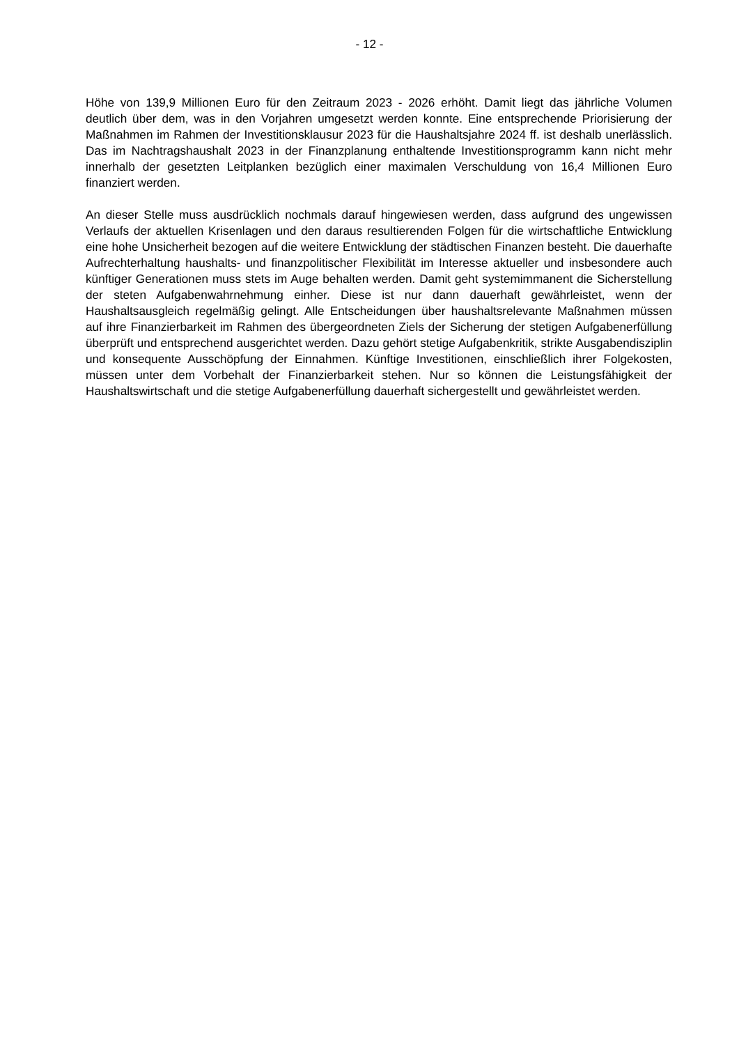- 12 -
Höhe von 139,9 Millionen Euro für den Zeitraum 2023 - 2026 erhöht. Damit liegt das jährliche Volumen deutlich über dem, was in den Vorjahren umgesetzt werden konnte. Eine entsprechende Priorisierung der Maßnahmen im Rahmen der Investitionsklausur 2023 für die Haushaltsjahre 2024 ff. ist deshalb unerlässlich. Das im Nachtragshaushalt 2023 in der Finanzplanung enthaltende Investitionsprogramm kann nicht mehr innerhalb der gesetzten Leitplanken bezüglich einer maximalen Verschuldung von 16,4 Millionen Euro finanziert werden.
An dieser Stelle muss ausdrücklich nochmals darauf hingewiesen werden, dass aufgrund des ungewissen Verlaufs der aktuellen Krisenlagen und den daraus resultierenden Folgen für die wirtschaftliche Entwicklung eine hohe Unsicherheit bezogen auf die weitere Entwicklung der städtischen Finanzen besteht. Die dauerhafte Aufrechterhaltung haushalts- und finanzpolitischer Flexibilität im Interesse aktueller und insbesondere auch künftiger Generationen muss stets im Auge behalten werden. Damit geht systemimmanent die Sicherstellung der steten Aufgabenwahrnehmung einher. Diese ist nur dann dauerhaft gewährleistet, wenn der Haushaltsausgleich regelmäßig gelingt. Alle Entscheidungen über haushaltsrelevante Maßnahmen müssen auf ihre Finanzierbarkeit im Rahmen des übergeordneten Ziels der Sicherung der stetigen Aufgabenerfüllung überprüft und entsprechend ausgerichtet werden. Dazu gehört stetige Aufgabenkritik, strikte Ausgabendisziplin und konsequente Ausschöpfung der Einnahmen. Künftige Investitionen, einschließlich ihrer Folgekosten, müssen unter dem Vorbehalt der Finanzierbarkeit stehen. Nur so können die Leistungsfähigkeit der Haushaltswirtschaft und die stetige Aufgabenerfüllung dauerhaft sichergestellt und gewährleistet werden.